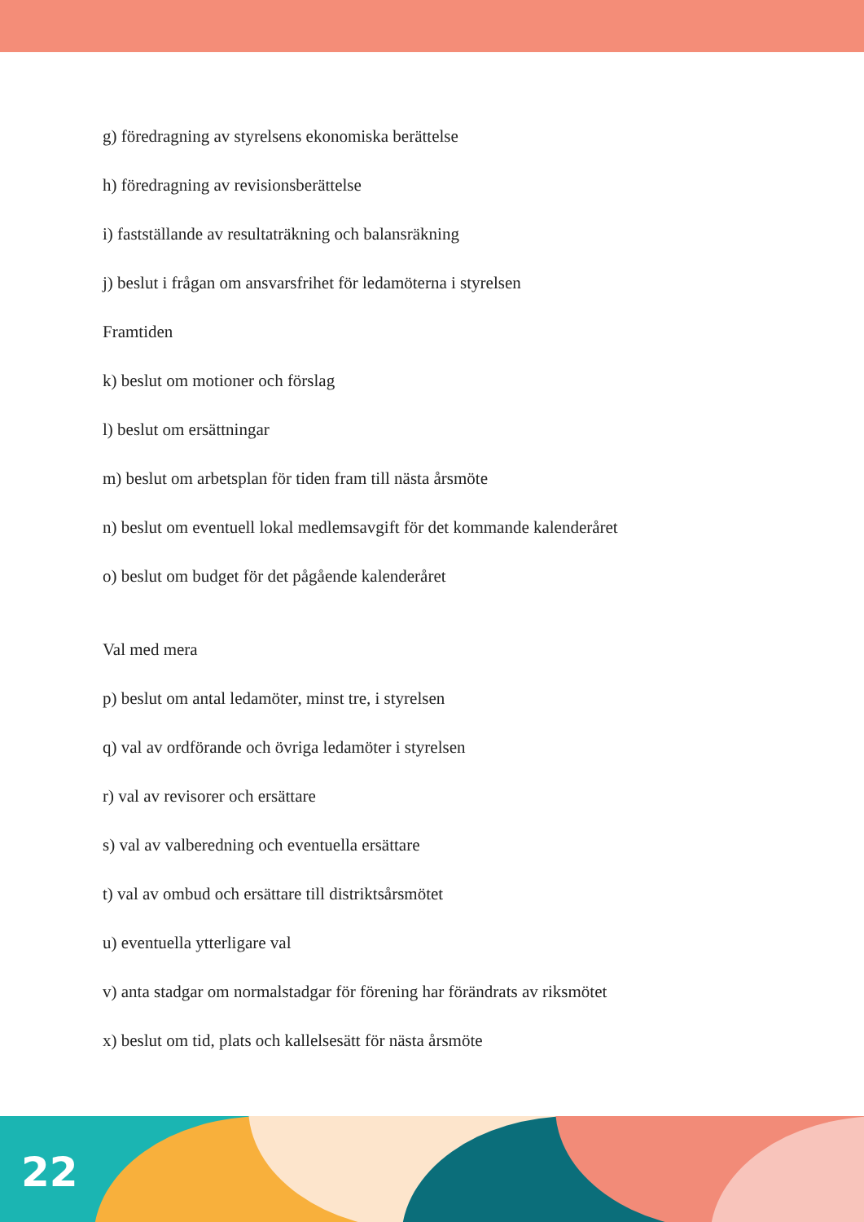g) föredragning av styrelsens ekonomiska berättelse
h) föredragning av revisionsberättelse
i) fastställande av resultaträkning och balansräkning
j) beslut i frågan om ansvarsfrihet för ledamöterna i styrelsen
Framtiden
k) beslut om motioner och förslag
l) beslut om ersättningar
m) beslut om arbetsplan för tiden fram till nästa årsmöte
n) beslut om eventuell lokal medlemsavgift för det kommande kalenderåret
o) beslut om budget för det pågående kalenderåret
Val med mera
p) beslut om antal ledamöter, minst tre, i styrelsen
q) val av ordförande och övriga ledamöter i styrelsen
r) val av revisorer och ersättare
s) val av valberedning och eventuella ersättare
t) val av ombud och ersättare till distriktsårsmötet
u) eventuella ytterligare val
v) anta stadgar om normalstadgar för förening har förändrats av riksmötet
x) beslut om tid, plats och kallelsesätt för nästa årsmöte
22